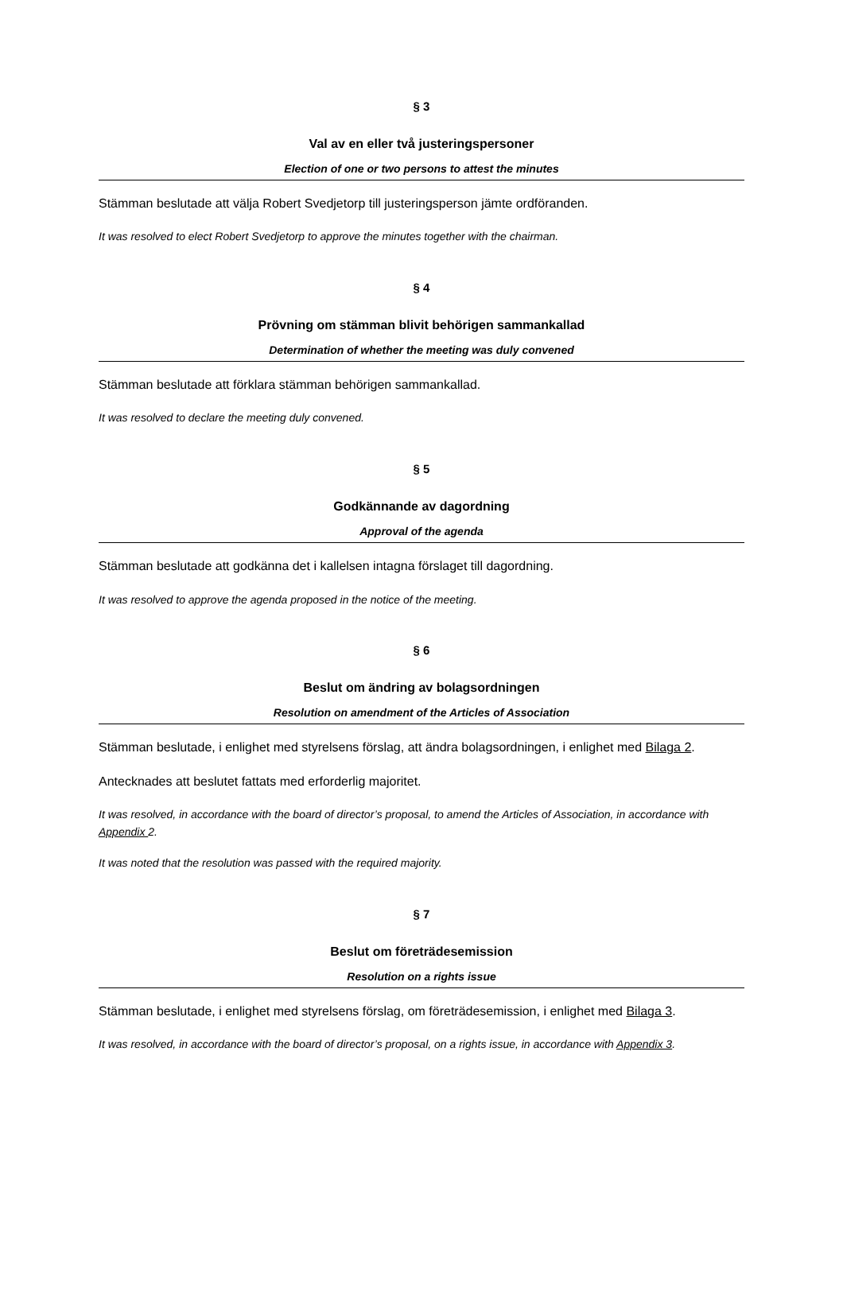§ 3
Val av en eller två justeringspersoner
Election of one or two persons to attest the minutes
Stämman beslutade att välja Robert Svedjetorp till justeringsperson jämte ordföranden.
It was resolved to elect Robert Svedjetorp to approve the minutes together with the chairman.
§ 4
Prövning om stämman blivit behörigen sammankallad
Determination of whether the meeting was duly convened
Stämman beslutade att förklara stämman behörigen sammankallad.
It was resolved to declare the meeting duly convened.
§ 5
Godkännande av dagordning
Approval of the agenda
Stämman beslutade att godkänna det i kallelsen intagna förslaget till dagordning.
It was resolved to approve the agenda proposed in the notice of the meeting.
§ 6
Beslut om ändring av bolagsordningen
Resolution on amendment of the Articles of Association
Stämman beslutade, i enlighet med styrelsens förslag, att ändra bolagsordningen, i enlighet med Bilaga 2.
Antecknades att beslutet fattats med erforderlig majoritet.
It was resolved, in accordance with the board of director’s proposal, to amend the Articles of Association, in accordance with Appendix 2.
It was noted that the resolution was passed with the required majority.
§ 7
Beslut om företrädesemission
Resolution on a rights issue
Stämman beslutade, i enlighet med styrelsens förslag, om företrädesemission, i enlighet med Bilaga 3.
It was resolved, in accordance with the board of director’s proposal, on a rights issue, in accordance with Appendix 3.